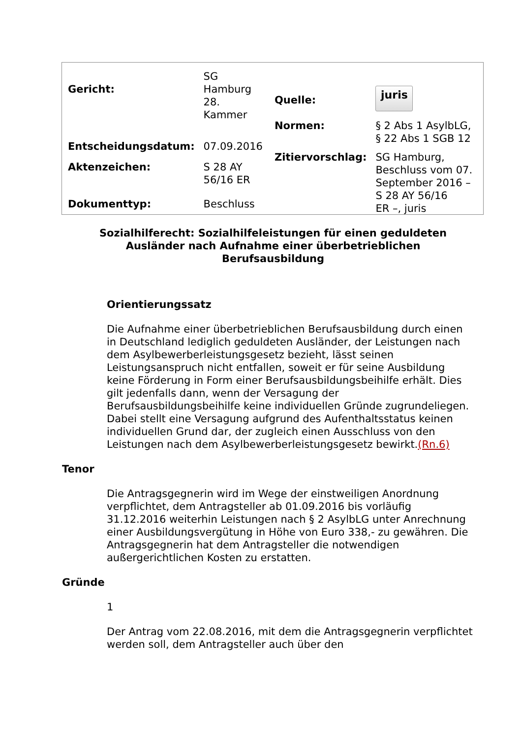| Gericht: | SG Hamburg 28. Kammer |
| Entscheidungsdatum: | 07.09.2016 |
| Aktenzeichen: | S 28 AY 56/16 ER |
| Dokumenttyp: | Beschluss |
| Quelle: | juris |
| Normen: | § 2 Abs 1 AsylbLG, § 22 Abs 1 SGB 12 |
| Zitiervorschlag: | SG Hamburg, Beschluss vom 07. September 2016 – S 28 AY 56/16 ER –, juris |
Sozialhilferecht: Sozialhilfeleistungen für einen geduldeten Ausländer nach Aufnahme einer überbetrieblichen Berufsausbildung
Orientierungssatz
Die Aufnahme einer überbetrieblichen Berufsausbildung durch einen in Deutschland lediglich geduldeten Ausländer, der Leistungen nach dem Asylbewerberleistungsgesetz bezieht, lässt seinen Leistungsanspruch nicht entfallen, soweit er für seine Ausbildung keine Förderung in Form einer Berufsausbildungsbeihilfe erhält. Dies gilt jedenfalls dann, wenn der Versagung der Berufsausbildungsbeihilfe keine individuellen Gründe zugrundeliegen. Dabei stellt eine Versagung aufgrund des Aufenthaltsstatus keinen individuellen Grund dar, der zugleich einen Ausschluss von den Leistungen nach dem Asylbewerberleistungsgesetz bewirkt.(Rn.6)
Tenor
Die Antragsgegnerin wird im Wege der einstweiligen Anordnung verpflichtet, dem Antragsteller ab 01.09.2016 bis vorläufig 31.12.2016 weiterhin Leistungen nach § 2 AsylbLG unter Anrechnung einer Ausbildungsvergütung in Höhe von Euro 338,- zu gewähren. Die Antragsgegnerin hat dem Antragsteller die notwendigen außergerichtlichen Kosten zu erstatten.
Gründe
1
Der Antrag vom 22.08.2016, mit dem die Antragsgegnerin verpflichtet werden soll, dem Antragsteller auch über den